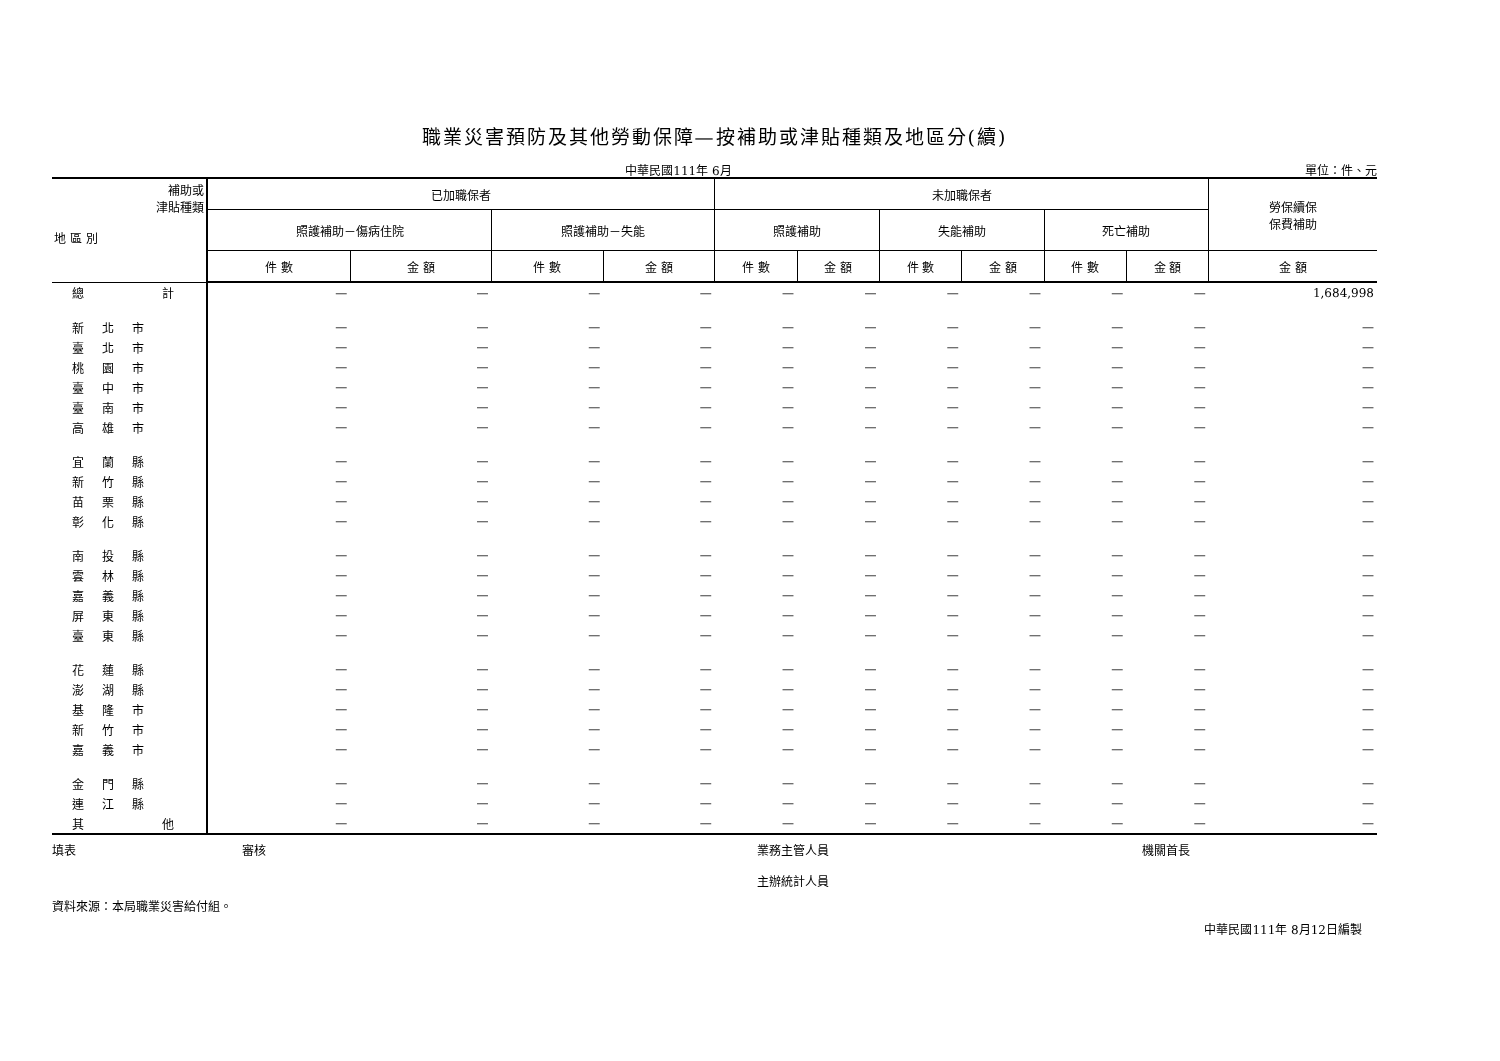職業災害預防及其他勞動保障—按補助或津貼種類及地區分(續)
中華民國111年 6月 單位：件、元
| 補助或 津貼種類 地 區 別 | 已加職保者 | | | | 未加職保者 | | | | | | 勞保續保 保費補助 |
| --- | --- | --- | --- | --- | --- | --- | --- | --- | --- | --- | --- |
| | 照護補助－傷病住院 | | 照護補助－失能 | | 照護補助 | | 失能補助 | | 死亡補助 | | |
| | 件 數 | 金 額 | 件 數 | 金 額 | 件 數 | 金 額 | 件 數 | 金 額 | 件 數 | 金 額 | 金 額 |
| 總 計 | — | — | — | — | — | — | — | — | — | — | 1,684,998 |
| 新北市 | — | — | — | — | — | — | — | — | — | — | — |
| 臺北市 | — | — | — | — | — | — | — | — | — | — | — |
| 桃園市 | — | — | — | — | — | — | — | — | — | — | — |
| 臺中市 | — | — | — | — | — | — | — | — | — | — | — |
| 臺南市 | — | — | — | — | — | — | — | — | — | — | — |
| 高雄市 | — | — | — | — | — | — | — | — | — | — | — |
| 宜蘭縣 | — | — | — | — | — | — | — | — | — | — | — |
| 新竹縣 | — | — | — | — | — | — | — | — | — | — | — |
| 苗栗縣 | — | — | — | — | — | — | — | — | — | — | — |
| 彰化縣 | — | — | — | — | — | — | — | — | — | — | — |
| 南投縣 | — | — | — | — | — | — | — | — | — | — | — |
| 雲林縣 | — | — | — | — | — | — | — | — | — | — | — |
| 嘉義縣 | — | — | — | — | — | — | — | — | — | — | — |
| 屏東縣 | — | — | — | — | — | — | — | — | — | — | — |
| 臺東縣 | — | — | — | — | — | — | — | — | — | — | — |
| 花蓮縣 | — | — | — | — | — | — | — | — | — | — | — |
| 澎湖縣 | — | — | — | — | — | — | — | — | — | — | — |
| 基隆市 | — | — | — | — | — | — | — | — | — | — | — |
| 新竹市 | — | — | — | — | — | — | — | — | — | — | — |
| 嘉義市 | — | — | — | — | — | — | — | — | — | — | — |
| 金門縣 | — | — | — | — | — | — | — | — | — | — | — |
| 連江縣 | — | — | — | — | — | — | — | — | — | — | — |
| 其 他 | — | — | — | — | — | — | — | — | — | — | — |
填表 審核 業務主管人員
主辦統計人員 機關首長
資料來源：本局職業災害給付組。
中華民國111年 8月12日編製